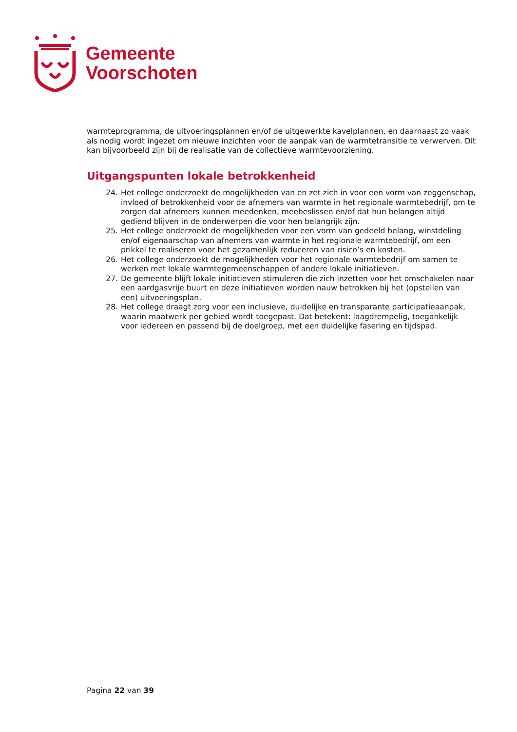Gemeente
Voorschoten
warmteprogramma, de uitvoeringsplannen en/of de uitgewerkte kavelplannen, en daarnaast zo vaak als nodig wordt ingezet om nieuwe inzichten voor de aanpak van de warmtetransitie te verwerven. Dit kan bijvoorbeeld zijn bij de realisatie van de collectieve warmtevoorziening.
Uitgangspunten lokale betrokkenheid
24. Het college onderzoekt de mogelijkheden van en zet zich in voor een vorm van zeggenschap, invloed of betrokkenheid voor de afnemers van warmte in het regionale warmtebedrijf, om te zorgen dat afnemers kunnen meedenken, meebeslissen en/of dat hun belangen altijd gediend blijven in de onderwerpen die voor hen belangrijk zijn.
25. Het college onderzoekt de mogelijkheden voor een vorm van gedeeld belang, winstdeling en/of eigenaarschap van afnemers van warmte in het regionale warmtebedrijf, om een prikkel te realiseren voor het gezamenlijk reduceren van risico’s en kosten.
26. Het college onderzoekt de mogelijkheden voor het regionale warmtebedrijf om samen te werken met lokale warmtegemeenschappen of andere lokale initiatieven.
27. De gemeente blijft lokale initiatieven stimuleren die zich inzetten voor het omschakelen naar een aardgasvrije buurt en deze initiatieven worden nauw betrokken bij het (opstellen van een) uitvoeringsplan.
28. Het college draagt zorg voor een inclusieve, duidelijke en transparante participatieaanpak, waarin maatwerk per gebied wordt toegepast. Dat betekent: laagdrempelig, toegankelijk voor iedereen en passend bij de doelgroep, met een duidelijke fasering en tijdspad.
Pagina 22 van 39